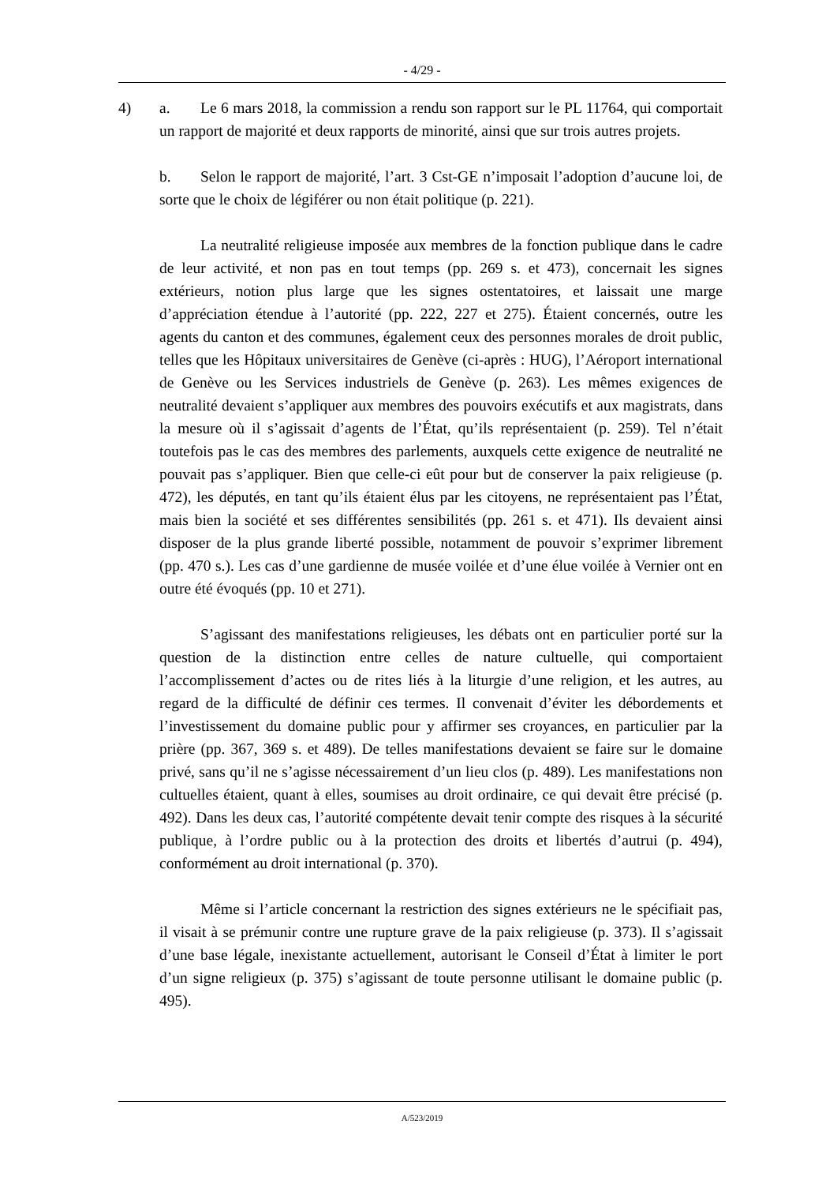- 4/29 -
4) a. Le 6 mars 2018, la commission a rendu son rapport sur le PL 11764, qui comportait un rapport de majorité et deux rapports de minorité, ainsi que sur trois autres projets.
b. Selon le rapport de majorité, l’art. 3 Cst-GE n’imposait l’adoption d’aucune loi, de sorte que le choix de légiférer ou non était politique (p. 221).
La neutralité religieuse imposée aux membres de la fonction publique dans le cadre de leur activité, et non pas en tout temps (pp. 269 s. et 473), concernait les signes extérieurs, notion plus large que les signes ostentatoires, et laissait une marge d’appréciation étendue à l’autorité (pp. 222, 227 et 275). Étaient concernés, outre les agents du canton et des communes, également ceux des personnes morales de droit public, telles que les Hôpitaux universitaires de Genève (ci-après : HUG), l’Aéroport international de Genève ou les Services industriels de Genève (p. 263). Les mêmes exigences de neutralité devaient s’appliquer aux membres des pouvoirs exécutifs et aux magistrats, dans la mesure où il s’agissait d’agents de l’État, qu’ils représentaient (p. 259). Tel n’était toutefois pas le cas des membres des parlements, auxquels cette exigence de neutralité ne pouvait pas s’appliquer. Bien que celle-ci eût pour but de conserver la paix religieuse (p. 472), les députés, en tant qu’ils étaient élus par les citoyens, ne représentaient pas l’État, mais bien la société et ses différentes sensibilités (pp. 261 s. et 471). Ils devaient ainsi disposer de la plus grande liberté possible, notamment de pouvoir s’exprimer librement (pp. 470 s.). Les cas d’une gardienne de musée voilée et d’une élue voilée à Vernier ont en outre été évoqués (pp. 10 et 271).
S’agissant des manifestations religieuses, les débats ont en particulier porté sur la question de la distinction entre celles de nature cultuelle, qui comportaient l’accomplissement d’actes ou de rites liés à la liturgie d’une religion, et les autres, au regard de la difficulté de définir ces termes. Il convenait d’éviter les débordements et l’investissement du domaine public pour y affirmer ses croyances, en particulier par la prière (pp. 367, 369 s. et 489). De telles manifestations devaient se faire sur le domaine privé, sans qu’il ne s’agisse nécessairement d’un lieu clos (p. 489). Les manifestations non cultuelles étaient, quant à elles, soumises au droit ordinaire, ce qui devait être précisé (p. 492). Dans les deux cas, l’autorité compétente devait tenir compte des risques à la sécurité publique, à l’ordre public ou à la protection des droits et libertés d’autrui (p. 494), conformément au droit international (p. 370).
Même si l’article concernant la restriction des signes extérieurs ne le spécifiait pas, il visait à se prémunir contre une rupture grave de la paix religieuse (p. 373). Il s’agissait d’une base légale, inexistante actuellement, autorisant le Conseil d’État à limiter le port d’un signe religieux (p. 375) s’agissant de toute personne utilisant le domaine public (p. 495).
A/523/2019